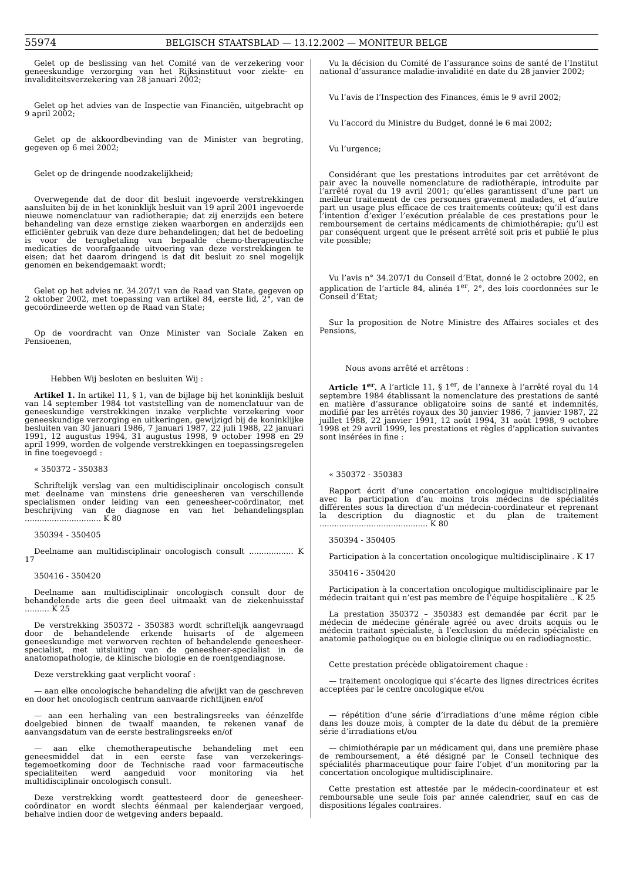55974 BELGISCH STAATSBLAD — 13.12.2002 — MONITEUR BELGE
Gelet op de beslissing van het Comité van de verzekering voor geneeskundige verzorging van het Rijksinstituut voor ziekte- en invaliditeitsverzekering van 28 januari 2002;
Gelet op het advies van de Inspectie van Financiën, uitgebracht op 9 april 2002;
Gelet op de akkoordbevinding van de Minister van begroting, gegeven op 6 mei 2002;
Gelet op de dringende noodzakelijkheid;
Overwegende dat de door dit besluit ingevoerde verstrekkingen aansluiten bij de in het koninklijk besluit van 19 april 2001 ingevoerde nieuwe nomenclatuur van radiotherapie; dat zij enerzijds een betere behandeling van deze ernstige zieken waarborgen en anderzijds een efficiënter gebruik van deze dure behandelingen; dat het de bedoeling is voor de terugbetaling van bepaalde chemo-therapeutische medicaties de voorafgaande uitvoering van deze verstrekkingen te eisen; dat het daarom dringend is dat dit besluit zo snel mogelijk genomen en bekendgemaakt wordt;
Gelet op het advies nr. 34.207/1 van de Raad van State, gegeven op 2 oktober 2002, met toepassing van artikel 84, eerste lid, 2°, van de gecoördineerde wetten op de Raad van State;
Op de voordracht van Onze Minister van Sociale Zaken en Pensioenen,
Hebben Wij besloten en besluiten Wij :
Artikel 1. In artikel 11, § 1, van de bijlage bij het koninklijk besluit van 14 september 1984 tot vaststelling van de nomenclatuur van de geneeskundige verstrekkingen inzake verplichte verzekering voor geneeskundige verzorging en uitkeringen, gewijzigd bij de koninklijke besluiten van 30 januari 1986, 7 januari 1987, 22 juli 1988, 22 januari 1991, 12 augustus 1994, 31 augustus 1998, 9 october 1998 en 29 april 1999, worden de volgende verstrekkingen en toepassingsregelen in fine toegevoegd :
« 350372 - 350383
Schriftelijk verslag van een multidisciplinair oncologisch consult met deelname van minstens drie geneesheren van verschillende specialismen onder leiding van een geneesheer-coördinator, met beschrijving van de diagnose en van het behandelingsplan ............................... K 80
350394 - 350405
Deelname aan multidisciplinair oncologisch consult .................. K 17
350416 - 350420
Deelname aan multidisciplinair oncologisch consult door de behandelende arts die geen deel uitmaakt van de ziekenhuisstaf .......... K 25
De verstrekking 350372 - 350383 wordt schriftelijk aangevraagd door de behandelende erkende huisarts of de algemeen geneeskundige met verworven rechten of behandelende geneesheer-specialist, met uitsluiting van de geneesheer-specialist in de anatomopathologie, de klinische biologie en de roentgendiagnose.
Deze verstrekking gaat verplicht vooraf :
— aan elke oncologische behandeling die afwijkt van de geschreven en door het oncologisch centrum aanvaarde richtlijnen en/of
— aan een herhaling van een bestralingsreeks van éénzelfde doelgebied binnen de twaalf maanden, te rekenen vanaf de aanvangsdatum van de eerste bestralingsreeks en/of
— aan elke chemotherapeutische behandeling met een geneesmiddel dat in een eerste fase van verzekerings-tegemoetkoming door de Technische raad voor farmaceutische specialiteiten werd aangeduid voor monitoring via het multidisciplinair oncologisch consult.
Deze verstrekking wordt geattesteerd door de geneesheer-coördinator en wordt slechts éénmaal per kalenderjaar vergoed, behalve indien door de wetgeving anders bepaald.
Vu la décision du Comité de l’assurance soins de santé de l’Institut national d’assurance maladie-invalidité en date du 28 janvier 2002;
Vu l’avis de l’Inspection des Finances, émis le 9 avril 2002;
Vu l’accord du Ministre du Budget, donné le 6 mai 2002;
Vu l’urgence;
Considérant que les prestations introduites par cet arrêtévont de pair avec la nouvelle nomenclature de radiothérapie, introduite par l’arrêté royal du 19 avril 2001; qu’elles garantissent d’une part un meilleur traitement de ces personnes gravement malades, et d’autre part un usage plus efficace de ces traitements coûteux; qu’il est dans l’intention d’exiger l’exécution préalable de ces prestations pour le remboursement de certains médicaments de chimiothérapie; qu’il est par conséquent urgent que le présent arrêté soit pris et publié le plus vite possible;
Vu l’avis n° 34.207/1 du Conseil d’Etat, donné le 2 octobre 2002, en application de l’article 84, alinéa 1<sup>er</sup>, 2°, des lois coordonnées sur le Conseil d’Etat;
Sur la proposition de Notre Ministre des Affaires sociales et des Pensions,
Nous avons arrêté et arrêtons :
Article 1<sup>er</sup>. A l’article 11, § 1<sup>er</sup>, de l’annexe à l’arrêté royal du 14 septembre 1984 établissant la nomenclature des prestations de santé en matière d’assurance obligatoire soins de santé et indemnités, modifié par les arrêtés royaux des 30 janvier 1986, 7 janvier 1987, 22 juillet 1988, 22 janvier 1991, 12 août 1994, 31 août 1998, 9 octobre 1998 et 29 avril 1999, les prestations et règles d’application suivantes sont insérées in fine :
« 350372 - 350383
Rapport écrit d’une concertation oncologique multidisciplinaire avec la participation d’au moins trois médecins de spécialités différentes sous la direction d’un médecin-coordinateur et reprenant la description du diagnostic et du plan de traitement ............................................ K 80
350394 - 350405
Participation à la concertation oncologique multidisciplinaire . K 17
350416 - 350420
Participation à la concertation oncologique multidisciplinaire par le médecin traitant qui n’est pas membre de l’équipe hospitalière .. K 25
La prestation 350372 – 350383 est demandée par écrit par le médecin de médecine générale agréé ou avec droits acquis ou le médecin traitant spécialiste, à l’exclusion du médecin spécialiste en anatomie pathologique ou en biologie clinique ou en radiodiagnostic.
Cette prestation précède obligatoirement chaque :
— traitement oncologique qui s’écarte des lignes directrices écrites acceptées par le centre oncologique et/ou
— répétition d’une série d’irradiations d’une même région cible dans les douze mois, à compter de la date du début de la première série d’irradiations et/ou
— chimiothérapie par un médicament qui, dans une première phase de remboursement, a été désigné par le Conseil technique des spécialités pharmaceutique pour faire l’objet d’un monitoring par la concertation oncologique multidisciplinaire.
Cette prestation est attestée par le médecin-coordinateur et est remboursable une seule fois par année calendrier, sauf en cas de dispositions légales contraires.